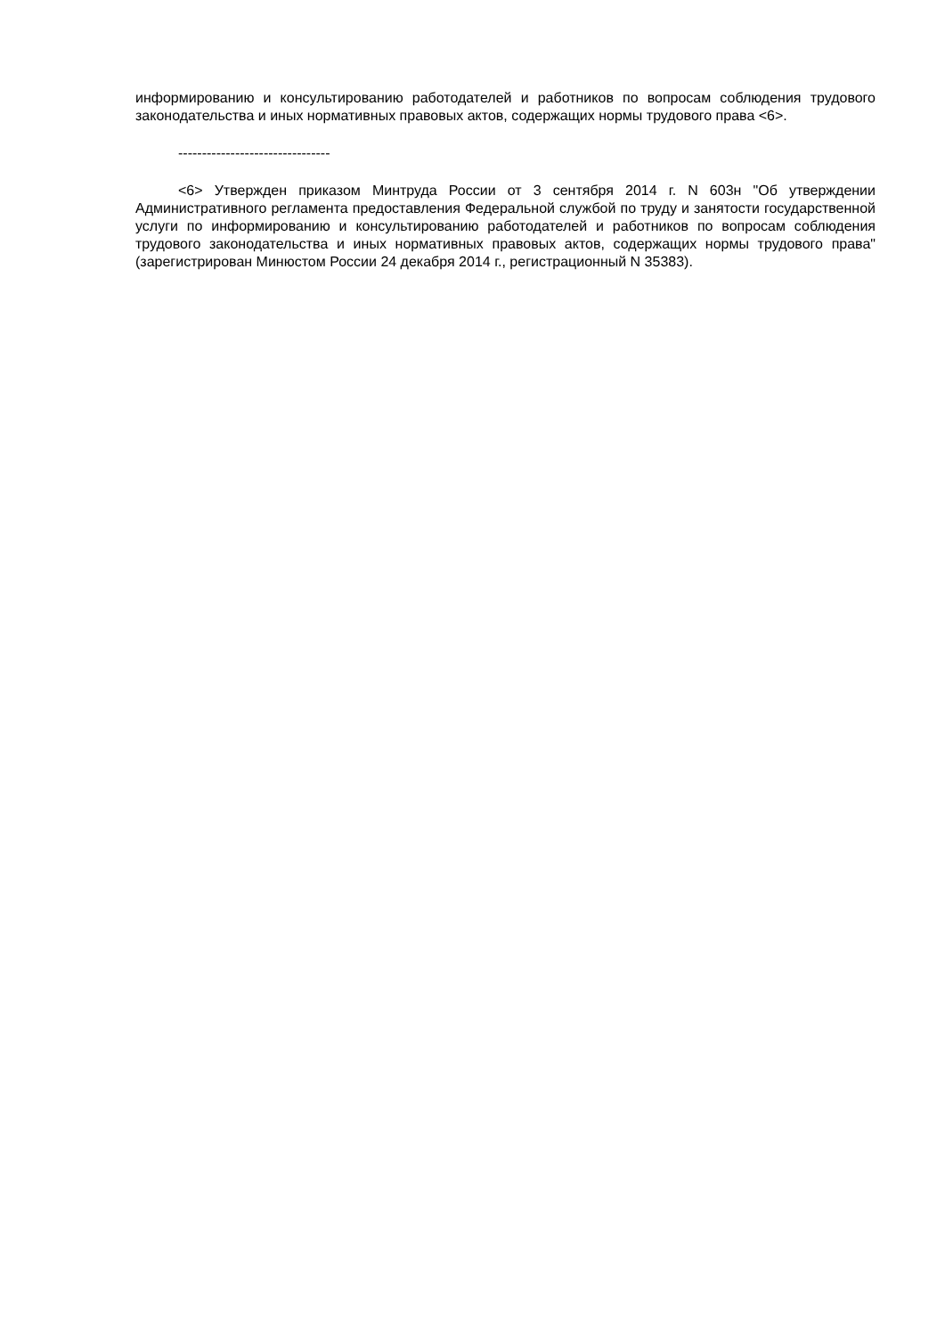информированию и консультированию работодателей и работников по вопросам соблюдения трудового законодательства и иных нормативных правовых актов, содержащих нормы трудового права <6>.
--------------------------------
<6> Утвержден приказом Минтруда России от 3 сентября 2014 г. N 603н "Об утверждении Административного регламента предоставления Федеральной службой по труду и занятости государственной услуги по информированию и консультированию работодателей и работников по вопросам соблюдения трудового законодательства и иных нормативных правовых актов, содержащих нормы трудового права" (зарегистрирован Минюстом России 24 декабря 2014 г., регистрационный N 35383).